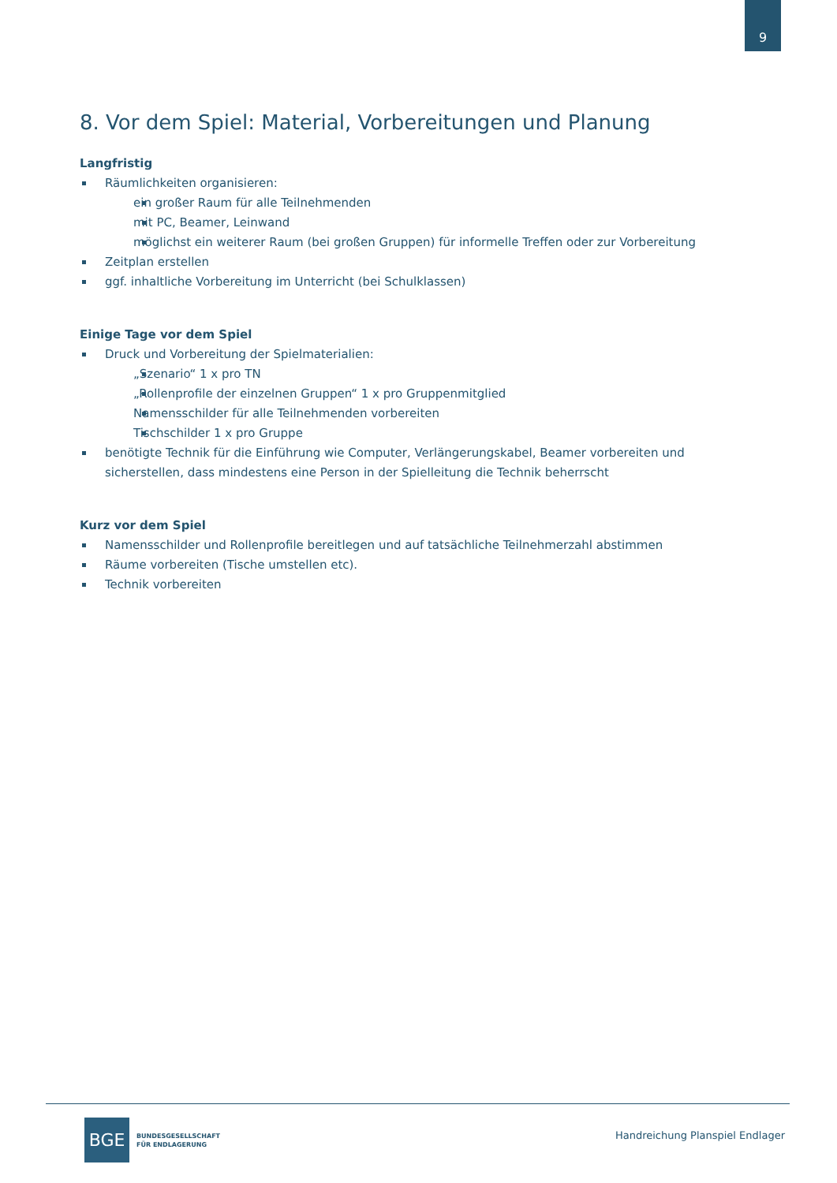9
8. Vor dem Spiel: Material, Vorbereitungen und Planung
Langfristig
Räumlichkeiten organisieren:
ein großer Raum für alle Teilnehmenden
mit PC, Beamer, Leinwand
möglichst ein weiterer Raum (bei großen Gruppen) für informelle Treffen oder zur Vorbereitung
Zeitplan erstellen
ggf. inhaltliche Vorbereitung im Unterricht (bei Schulklassen)
Einige Tage vor dem Spiel
Druck und Vorbereitung der Spielmaterialien:
„Szenario“ 1 x pro TN
„Rollenprofile der einzelnen Gruppen“ 1 x pro Gruppenmitglied
Namensschilder für alle Teilnehmenden vorbereiten
Tischschilder 1 x pro Gruppe
benötigte Technik für die Einführung wie Computer, Verlängerungskabel, Beamer vorbereiten und sicherstellen, dass mindestens eine Person in der Spielleitung die Technik beherrscht
Kurz vor dem Spiel
Namensschilder und Rollenprofile bereitlegen und auf tatsächliche Teilnehmerzahl abstimmen
Räume vorbereiten (Tische umstellen etc).
Technik vorbereiten
BGE
BUNDESGESELLSCHAFT
FÜR ENDLAGERUNG
Handreichung Planspiel Endlager